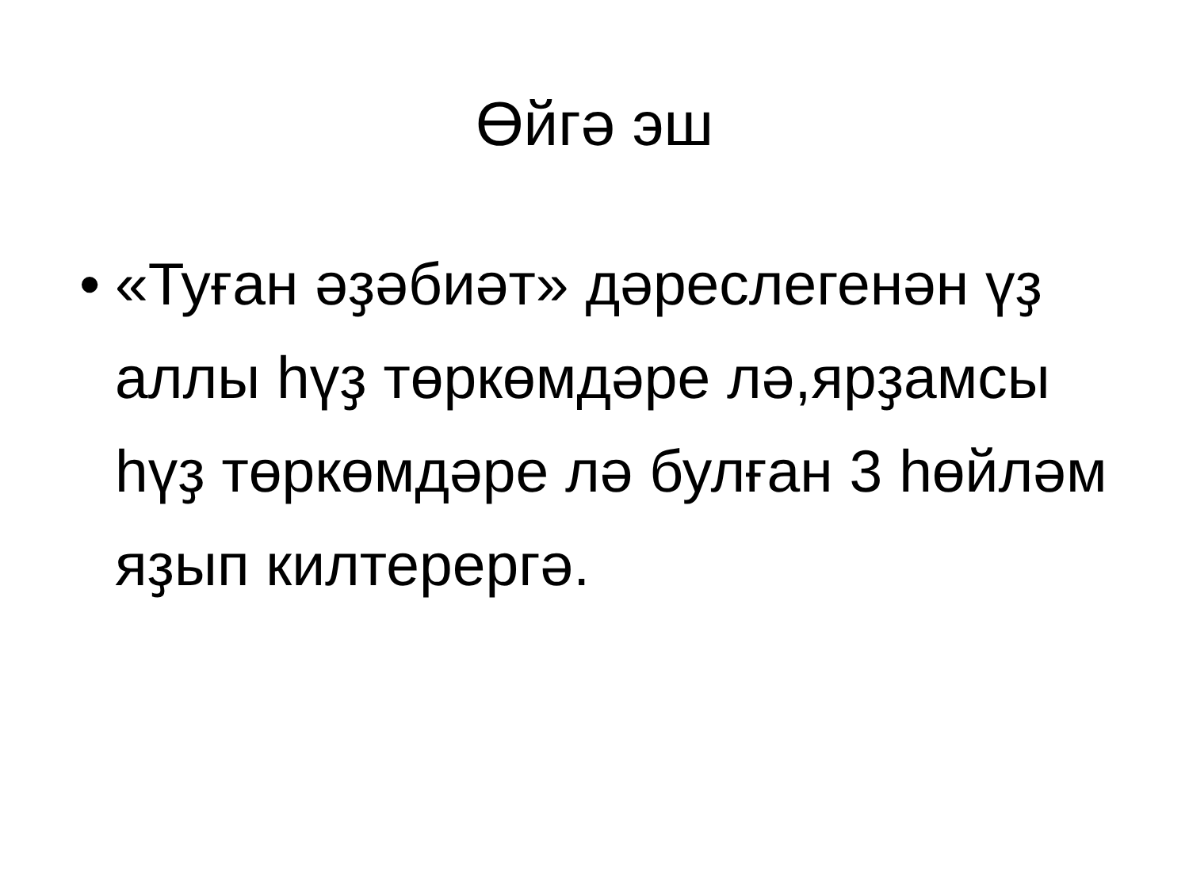Өйгә эш
• «Туған әҙәбиәт» дәреслегенән үҙ аллы һүҙ төркөмдәре лә,ярҙамсы һүҙ төркөмдәре лә булған 3 һөйләм яҙып килтерергә.